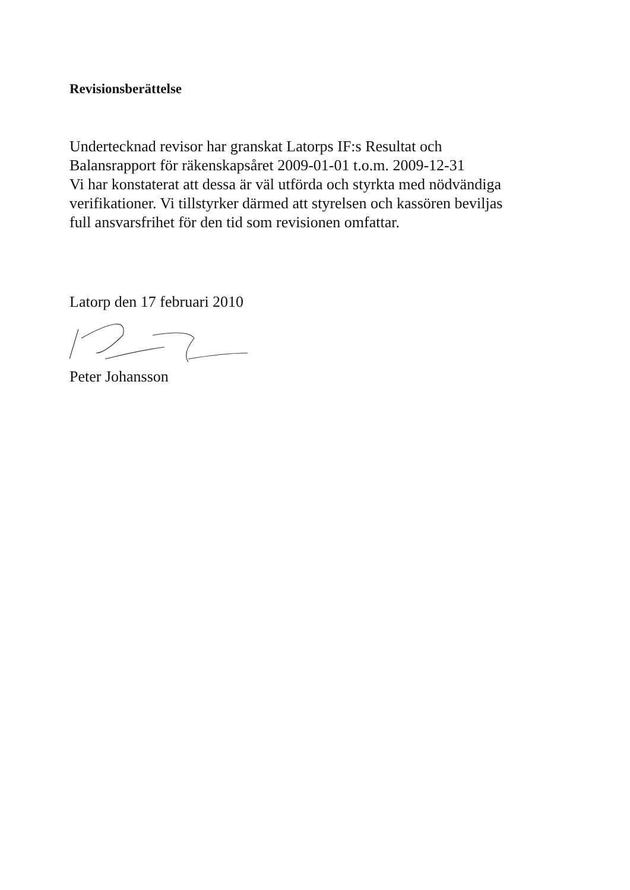Revisionsberättelse
Undertecknad revisor har granskat Latorps IF:s Resultat och
Balansrapport för räkenskapsåret 2009-01-01 t.o.m. 2009-12-31
Vi har konstaterat att dessa är väl utförda och styrkta med nödvändiga
verifikationer. Vi tillstyrker därmed att styrelsen och kassören beviljas
full ansvarsfrihet för den tid som revisionen omfattar.
Latorp den 17 februari 2010
Peter Johansson